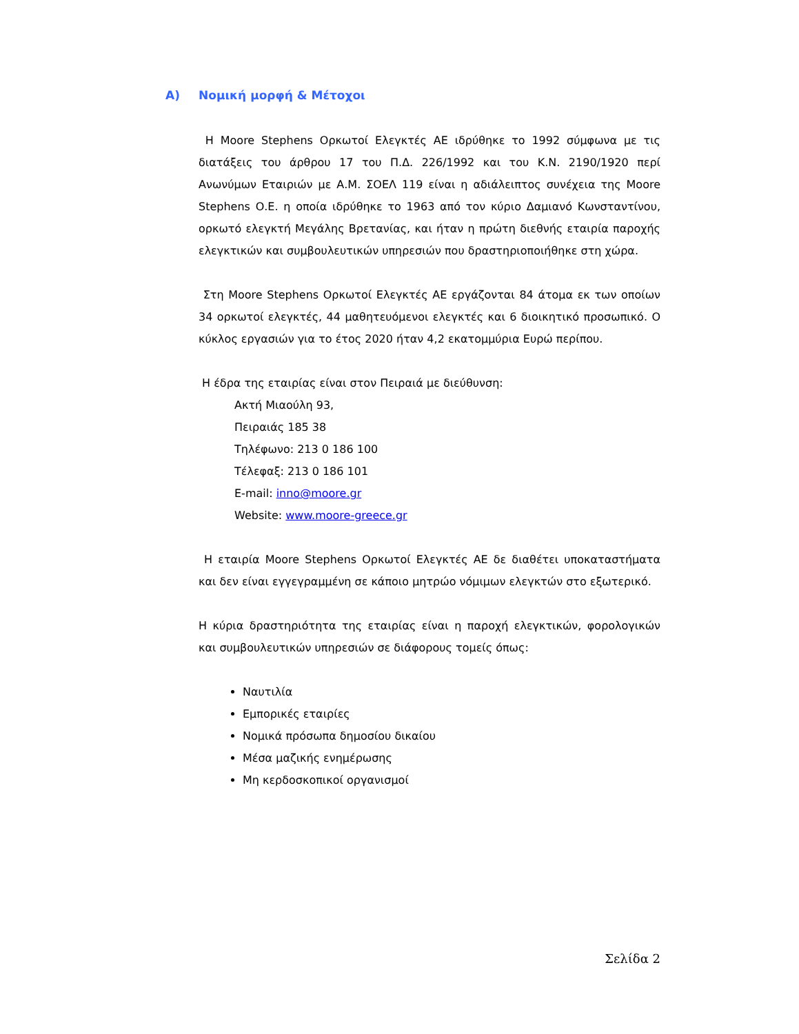A) Νομική μορφή & Μέτοχοι
Η Moore Stephens Ορκωτοί Ελεγκτές ΑΕ ιδρύθηκε το 1992 σύμφωνα με τις διατάξεις του άρθρου 17 του Π.Δ. 226/1992 και του Κ.Ν. 2190/1920 περί Ανωνύμων Εταιριών με Α.Μ. ΣΟΕΛ 119 είναι η αδιάλειπτος συνέχεια της Moore Stephens Ο.Ε. η οποία ιδρύθηκε το 1963 από τον κύριο Δαμιανό Κωνσταντίνου, ορκωτό ελεγκτή Μεγάλης Βρετανίας, και ήταν η πρώτη διεθνής εταιρία παροχής ελεγκτικών και συμβουλευτικών υπηρεσιών που δραστηριοποιήθηκε στη χώρα.
Στη Moore Stephens Ορκωτοί Ελεγκτές ΑΕ εργάζονται 84 άτομα εκ των οποίων 34 ορκωτοί ελεγκτές, 44 μαθητευόμενοι ελεγκτές και 6 διοικητικό προσωπικό. Ο κύκλος εργασιών για το έτος 2020 ήταν 4,2 εκατομμύρια Ευρώ περίπου.
Η έδρα της εταιρίας είναι στον Πειραιά με διεύθυνση:
Ακτή Μιαούλη 93,
Πειραιάς 185 38
Τηλέφωνο: 213 0 186 100
Τέλεφαξ: 213 0 186 101
E-mail: inno@moore.gr
Website: www.moore-greece.gr
Η εταιρία Moore Stephens Ορκωτοί Ελεγκτές ΑΕ δε διαθέτει υποκαταστήματα και δεν είναι εγγεγραμμένη σε κάποιο μητρώο νόμιμων ελεγκτών στο εξωτερικό.
Η κύρια δραστηριότητα της εταιρίας είναι η παροχή ελεγκτικών, φορολογικών και συμβουλευτικών υπηρεσιών σε διάφορους τομείς όπως:
Ναυτιλία
Εμπορικές εταιρίες
Νομικά πρόσωπα δημοσίου δικαίου
Μέσα μαζικής ενημέρωσης
Μη κερδοσκοπικοί οργανισμοί
Σελίδα 2